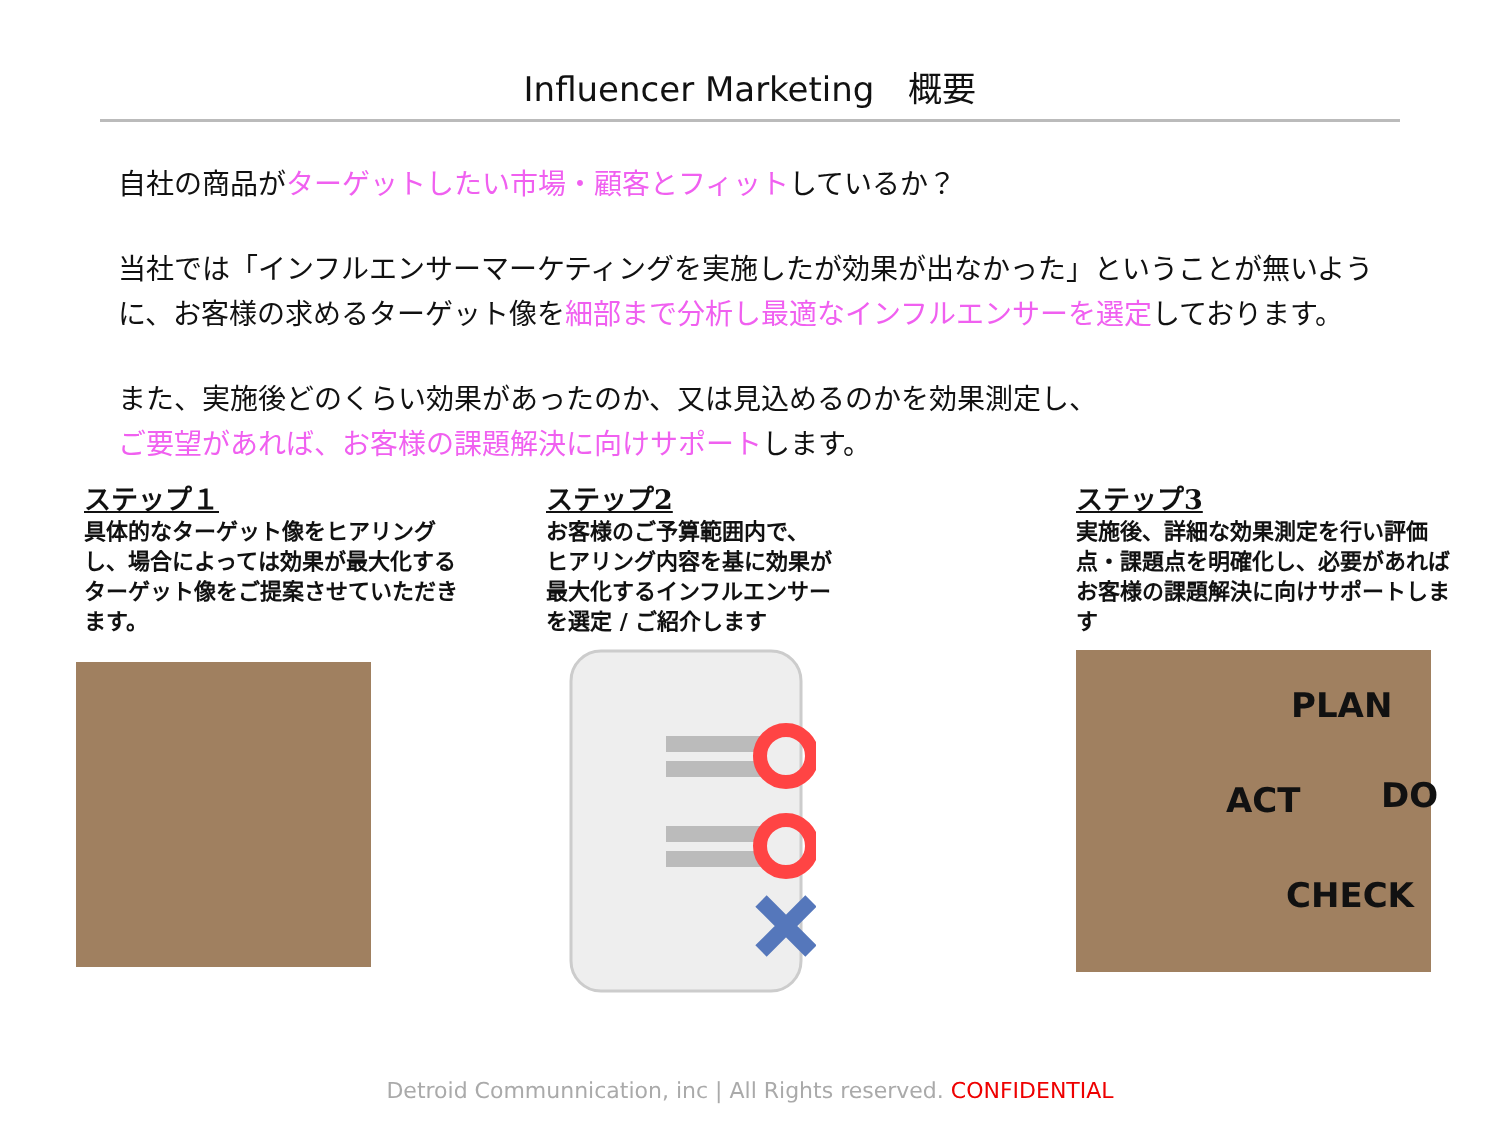Influencer Marketing　概要
自社の商品がターゲットしたい市場・顧客とフィットしているか？
当社では「インフルエンサーマーケティングを実施したが効果が出なかった」ということが無いように、お客様の求めるターゲット像を細部まで分析し最適なインフルエンサーを選定しております。
また、実施後どのくらい効果があったのか、又は見込めるのかを効果測定し、
ご要望があれば、お客様の課題解決に向けサポートします。
ステップ１
具体的なターゲット像をヒアリングし、場合によっては効果が最大化するターゲット像をご提案させていただきます。
ステップ2
お客様のご予算範囲内で、
ヒアリング内容を基に効果が
最大化するインフルエンサー
を選定 / ご紹介します
ステップ3
実施後、詳細な効果測定を行い評価点・課題点を明確化し、必要があればお客様の課題解決に向けサポートします
PLAN
DO
CHECK
ACT
Detroid Communnication, inc | All Rights reserved. CONFIDENTIAL